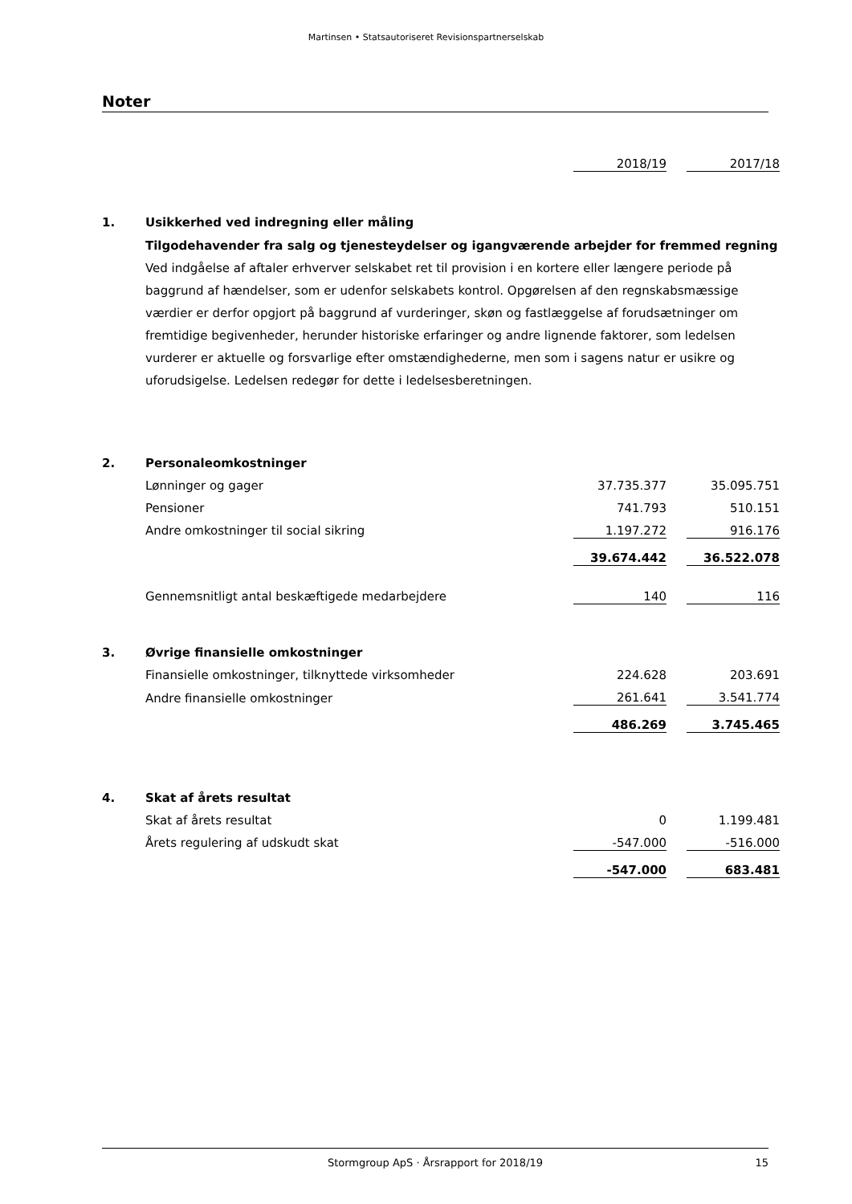Martinsen • Statsautoriseret Revisionspartnerselskab
Noter
| | | 2018/19 | | 2017/18 |
| 1. | Usikkerhed ved indregning eller måling | | | |
| | Tilgodehavender fra salg og tjenesteydelser og igangværende arbejder for fremmed regning Ved indgåelse af aftaler erhverver selskabet ret til provision i en kortere eller længere periode på baggrund af hændelser, som er udenfor selskabets kontrol. Opgørelsen af den regnskabsmæssige værdier er derfor opgjort på baggrund af vurderinger, skøn og fastlæggelse af forudsætninger om fremtidige begivenheder, herunder historiske erfaringer og andre lignende faktorer, som ledelsen vurderer er aktuelle og forsvarlige efter omstændighederne, men som i sagens natur er usikre og uforudsigelse. Ledelsen redegør for dette i ledelsesberetningen. | | | |
| 2. | Personaleomkostninger | | | |
| | Lønninger og gager | 37.735.377 | | 35.095.751 |
| | Pensioner | 741.793 | | 510.151 |
| | Andre omkostninger til social sikring | 1.197.272 | | 916.176 |
| | | 39.674.442 | | 36.522.078 |
| | Gennemsnitligt antal beskæftigede medarbejdere | 140 | | 116 |
| 3. | Øvrige finansielle omkostninger | | | |
| | Finansielle omkostninger, tilknyttede virksomheder | 224.628 | | 203.691 |
| | Andre finansielle omkostninger | 261.641 | | 3.541.774 |
| | | 486.269 | | 3.745.465 |
| 4. | Skat af årets resultat | | | |
| | Skat af årets resultat | 0 | | 1.199.481 |
| | Årets regulering af udskudt skat | -547.000 | | -516.000 |
| | | -547.000 | | 683.481 |
Stormgroup ApS · Årsrapport for 2018/19 15